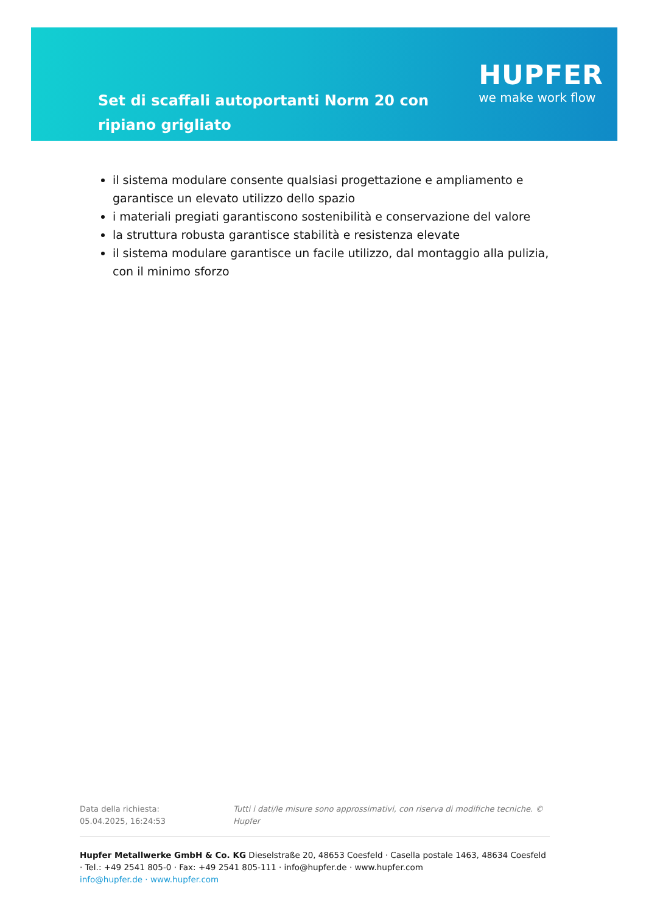Set di scaffali autoportanti Norm 20 con ripiano grigliato
HUPFER
we make work flow
il sistema modulare consente qualsiasi progettazione e ampliamento e garantisce un elevato utilizzo dello spazio
i materiali pregiati garantiscono sostenibilità e conservazione del valore
la struttura robusta garantisce stabilità e resistenza elevate
il sistema modulare garantisce un facile utilizzo, dal montaggio alla pulizia, con il minimo sforzo
Data della richiesta: 05.04.2025, 16:24:53
Tutti i dati/le misure sono approssimativi, con riserva di modifiche tecniche. © Hupfer
Hupfer Metallwerke GmbH & Co. KG Dieselstraße 20, 48653 Coesfeld · Casella postale 1463, 48634 Coesfeld · Tel.: +49 2541 805-0 · Fax: +49 2541 805-111 · info@hupfer.de · www.hupfer.com
info@hupfer.de · www.hupfer.com